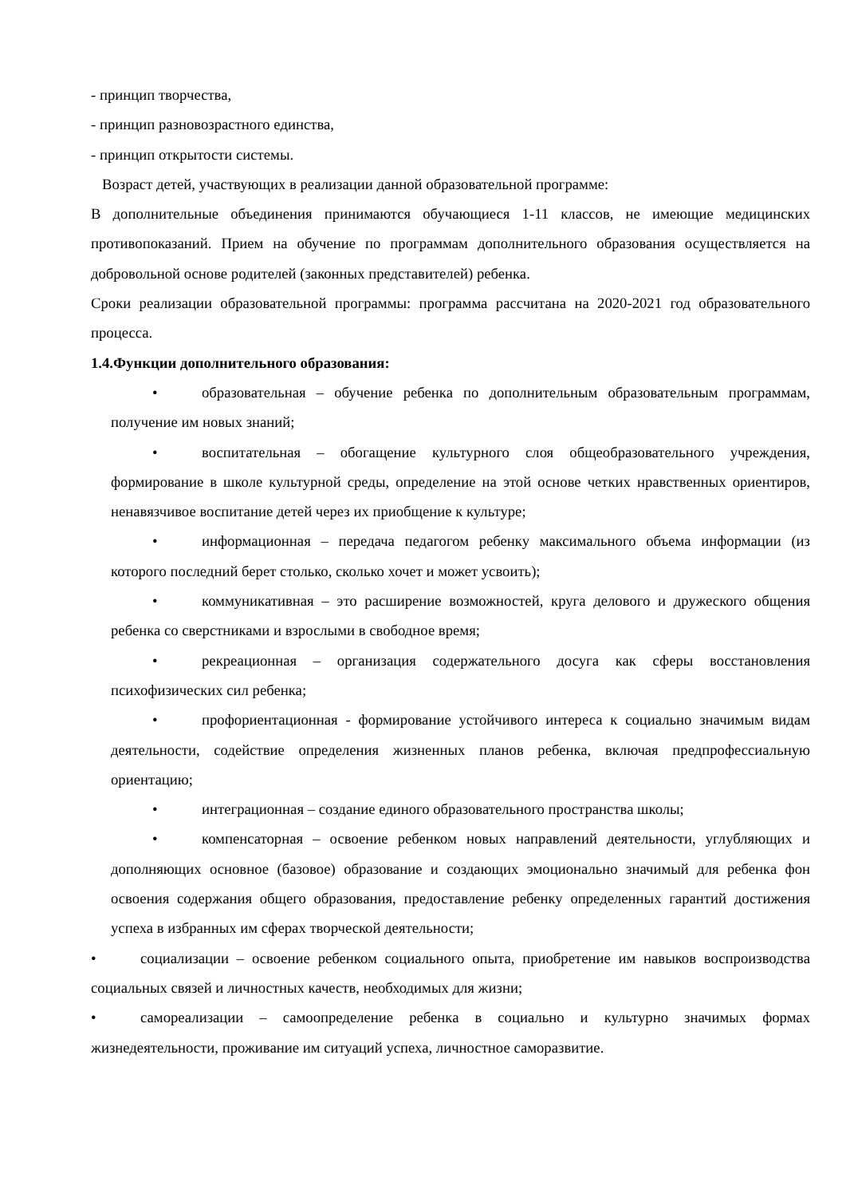- принцип творчества,
- принцип разновозрастного единства,
- принцип открытости системы.
Возраст детей, участвующих в реализации данной образовательной программе:
В дополнительные объединения принимаются обучающиеся 1-11 классов, не имеющие медицинских противопоказаний. Прием на обучение по программам дополнительного образования осуществляется на добровольной основе родителей (законных представителей) ребенка.
Сроки реализации образовательной программы: программа рассчитана на 2020-2021 год образовательного процесса.
1.4.Функции дополнительного образования:
• образовательная – обучение ребенка по дополнительным образовательным программам, получение им новых знаний;
• воспитательная – обогащение культурного слоя общеобразовательного учреждения, формирование в школе культурной среды, определение на этой основе четких нравственных ориентиров, ненавязчивое воспитание детей через их приобщение к культуре;
• информационная – передача педагогом ребенку максимального объема информации (из которого последний берет столько, сколько хочет и может усвоить);
• коммуникативная – это расширение возможностей, круга делового и дружеского общения ребенка со сверстниками и взрослыми в свободное время;
• рекреационная – организация содержательного досуга как сферы восстановления психофизических сил ребенка;
• профориентационная - формирование устойчивого интереса к социально значимым видам деятельности, содействие определения жизненных планов ребенка, включая предпрофессиальную ориентацию;
• интеграционная – создание единого образовательного пространства школы;
• компенсаторная – освоение ребенком новых направлений деятельности, углубляющих и дополняющих основное (базовое) образование и создающих эмоционально значимый для ребенка фон освоения содержания общего образования, предоставление ребенку определенных гарантий достижения успеха в избранных им сферах творческой деятельности;
• социализации – освоение ребенком социального опыта, приобретение им навыков воспроизводства социальных связей и личностных качеств, необходимых для жизни;
• самореализации – самоопределение ребенка в социально и культурно значимых формах жизнедеятельности, проживание им ситуаций успеха, личностное саморазвитие.